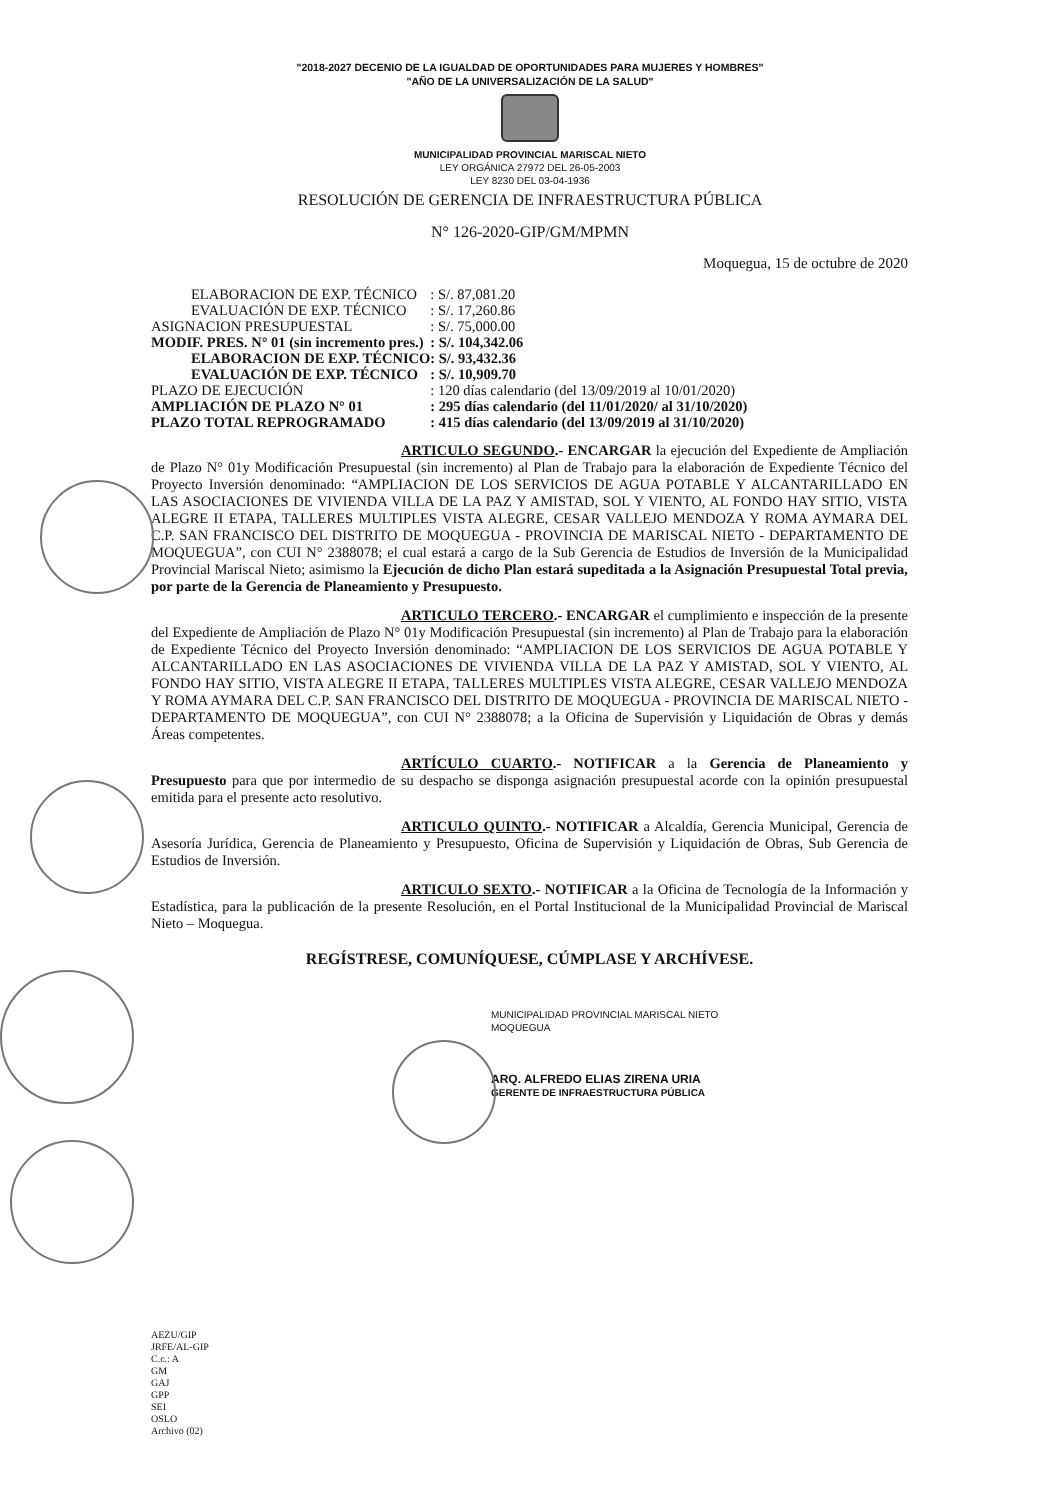"2018-2027 DECENIO DE LA IGUALDAD DE OPORTUNIDADES PARA MUJERES Y HOMBRES"
"AÑO DE LA UNIVERSALIZACIÓN DE LA SALUD"
MUNICIPALIDAD PROVINCIAL MARISCAL NIETO
LEY ORGÁNICA 27972 DEL 26-05-2003
LEY 8230 DEL 03-04-1936
RESOLUCIÓN DE GERENCIA DE INFRAESTRUCTURA PÚBLICA
N° 126-2020-GIP/GM/MPMN
Moquegua, 15 de octubre de 2020
| ELABORACION DE EXP. TÉCNICO | : S/. 87,081.20 |
| EVALUACIÓN DE EXP. TÉCNICO | : S/. 17,260.86 |
| ASIGNACION PRESUPUESTAL | : S/. 75,000.00 |
| MODIF. PRES. N° 01 (sin incremento pres.) | : S/. 104,342.06 |
| ELABORACION DE EXP. TÉCNICO | : S/. 93,432.36 |
| EVALUACIÓN DE EXP. TÉCNICO | : S/. 10,909.70 |
| PLAZO DE EJECUCIÓN | : 120 días calendario (del 13/09/2019 al 10/01/2020) |
| AMPLIACIÓN DE PLAZO N° 01 | : 295 días calendario (del 11/01/2020/ al 31/10/2020) |
| PLAZO TOTAL REPROGRAMADO | : 415 días calendario (del 13/09/2019 al 31/10/2020) |
ARTICULO SEGUNDO.- ENCARGAR la ejecución del Expediente de Ampliación de Plazo N° 01y Modificación Presupuestal (sin incremento) al Plan de Trabajo para la elaboración de Expediente Técnico del Proyecto Inversión denominado: “AMPLIACION DE LOS SERVICIOS DE AGUA POTABLE Y ALCANTARILLADO EN LAS ASOCIACIONES DE VIVIENDA VILLA DE LA PAZ Y AMISTAD, SOL Y VIENTO, AL FONDO HAY SITIO, VISTA ALEGRE II ETAPA, TALLERES MULTIPLES VISTA ALEGRE, CESAR VALLEJO MENDOZA Y ROMA AYMARA DEL C.P. SAN FRANCISCO DEL DISTRITO DE MOQUEGUA - PROVINCIA DE MARISCAL NIETO - DEPARTAMENTO DE MOQUEGUA”, con CUI N° 2388078; el cual estará a cargo de la Sub Gerencia de Estudios de Inversión de la Municipalidad Provincial Mariscal Nieto; asimismo la Ejecución de dicho Plan estará supeditada a la Asignación Presupuestal Total previa, por parte de la Gerencia de Planeamiento y Presupuesto.
ARTICULO TERCERO.- ENCARGAR el cumplimiento e inspección de la presente del Expediente de Ampliación de Plazo N° 01y Modificación Presupuestal (sin incremento) al Plan de Trabajo para la elaboración de Expediente Técnico del Proyecto Inversión denominado: “AMPLIACION DE LOS SERVICIOS DE AGUA POTABLE Y ALCANTARILLADO EN LAS ASOCIACIONES DE VIVIENDA VILLA DE LA PAZ Y AMISTAD, SOL Y VIENTO, AL FONDO HAY SITIO, VISTA ALEGRE II ETAPA, TALLERES MULTIPLES VISTA ALEGRE, CESAR VALLEJO MENDOZA Y ROMA AYMARA DEL C.P. SAN FRANCISCO DEL DISTRITO DE MOQUEGUA - PROVINCIA DE MARISCAL NIETO - DEPARTAMENTO DE MOQUEGUA”, con CUI N° 2388078; a la Oficina de Supervisión y Liquidación de Obras y demás Áreas competentes.
ARTÍCULO CUARTO.- NOTIFICAR a la Gerencia de Planeamiento y Presupuesto para que por intermedio de su despacho se disponga asignación presupuestal acorde con la opinión presupuestal emitida para el presente acto resolutivo.
ARTICULO QUINTO.- NOTIFICAR a Alcaldía, Gerencia Municipal, Gerencia de Asesoría Jurídica, Gerencia de Planeamiento y Presupuesto, Oficina de Supervisión y Liquidación de Obras, Sub Gerencia de Estudios de Inversión.
ARTICULO SEXTO.- NOTIFICAR a la Oficina de Tecnología de la Información y Estadística, para la publicación de la presente Resolución, en el Portal Institucional de la Municipalidad Provincial de Mariscal Nieto – Moquegua.
REGÍSTRESE, COMUNÍQUESE, CÚMPLASE Y ARCHÍVESE.
MUNICIPALIDAD PROVINCIAL MARISCAL NIETO
MOQUEGUA
ARQ. ALFREDO ELIAS ZIRENA URIA
GERENTE DE INFRAESTRUCTURA PÚBLICA
AEZU/GIP
JRFE/AL-GIP
C.c.: A
GM
GAJ
GPP
SEI
OSLO
Archivo (02)